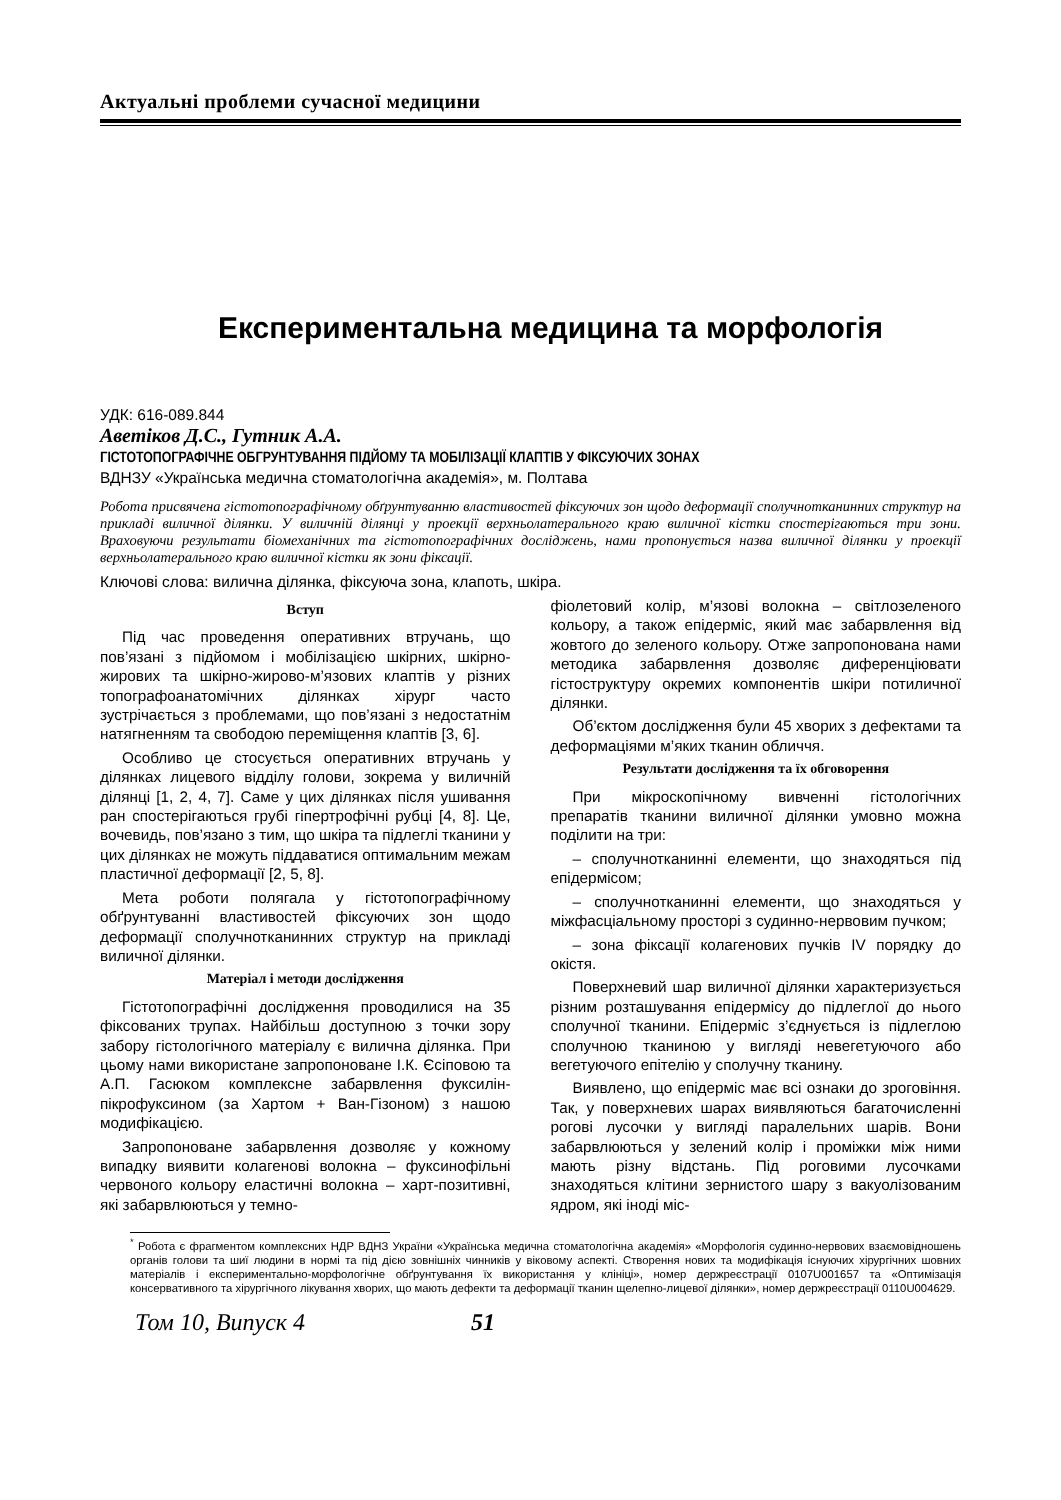Актуальні проблеми сучасної медицини
Експериментальна медицина та морфологія
УДК: 616-089.844
Аветіков Д.С., Гутник А.А.
ГІСТОТОПОГРАФІЧНЕ ОБГРУНТУВАННЯ ПІДЙОМУ ТА МОБІЛІЗАЦІЇ КЛАПТІВ У ФІКСУЮЧИХ ЗОНАХ
ВДНЗУ «Українська медична стоматологічна академія», м. Полтава
Робота присвячена гістотопографічному обґрунтуванню властивостей фіксуючих зон щодо деформації сполучнотканинних структур на прикладі виличної ділянки. У виличній ділянці у проекції верхньолатерального краю виличної кістки спостерігаються три зони. Враховуючи результати біомеханічних та гістотопографічних досліджень, нами пропонується назва виличної ділянки у проекції верхньолатерального краю виличної кістки як зони фіксації.
Ключові слова: вилична ділянка, фіксуюча зона, клапоть, шкіра.
Вступ
Під час проведення оперативних втручань, що пов’язані з підйомом і мобілізацією шкірних, шкірно-жирових та шкірно-жирово-м’язових клаптів у різних топографоанатомічних ділянках хірург часто зустрічається з проблемами, що пов’язані з недостатнім натягненням та свободою переміщення клаптів [3, 6].
Особливо це стосується оперативних втручань у ділянках лицевого відділу голови, зокрема у виличній ділянці [1, 2, 4, 7]. Саме у цих ділянках після ушивання ран спостерігаються грубі гіпертрофічні рубці [4, 8]. Це, вочевидь, пов’язано з тим, що шкіра та підлеглі тканини у цих ділянках не можуть піддаватися оптимальним межам пластичної деформації [2, 5, 8].
Мета роботи полягала у гістотопографічному обґрунтуванні властивостей фіксуючих зон щодо деформації сполучнотканинних структур на прикладі виличної ділянки.
Матеріал і методи дослідження
Гістотопографічні дослідження проводилися на 35 фіксованих трупах. Найбільш доступною з точки зору забору гістологічного матеріалу є вилична ділянка. При цьому нами використане запропоноване І.К. Єсіповою та А.П. Гасюком комплексне забарвлення фуксилін-пікрофуксином (за Хартом + Ван-Гізоном) з нашою модифікацією.
Запропоноване забарвлення дозволяє у кожному випадку виявити колагенові волокна – фуксинофільні червоного кольору еластичні волокна – харт-позитивні, які забарвлюються у темно-
фіолетовий колір, м’язові волокна – світлозеленого кольору, а також епідерміс, який має забарвлення від жовтого до зеленого кольору. Отже запропонована нами методика забарвлення дозволяє диференціювати гістоструктуру окремих компонентів шкіри потиличної ділянки.
Об’єктом дослідження були 45 хворих з дефектами та деформаціями м’яких тканин обличчя.
Результати дослідження та їх обговорення
При мікроскопічному вивченні гістологічних препаратів тканини виличної ділянки умовно можна поділити на три:
– сполучнотканинні елементи, що знаходяться під епідермісом;
– сполучнотканинні елементи, що знаходяться у міжфасціальному просторі з судинно-нервовим пучком;
– зона фіксації колагенових пучків IV порядку до окістя.
Поверхневий шар виличної ділянки характеризується різним розташування епідермісу до підлеглої до нього сполучної тканини. Епідерміс з’єднується із підлеглою сполучною тканиною у вигляді невегетуючого або вегетуючого епітелію у сполучну тканину.
Виявлено, що епідерміс має всі ознаки до зроговіння. Так, у поверхневих шарах виявляються багаточисленні рогові лусочки у вигляді паралельних шарів. Вони забарвлюються у зелений колір і проміжки між ними мають різну відстань. Під роговими лусочками знаходяться клітини зернистого шару з вакуолізованим ядром, які іноді міс-
<sup>*</sup> Робота є фрагментом комплексних НДР ВДНЗ України «Українська медична стоматологічна академія» «Морфологія судинно-нервових взаємовідношень органів голови та шиї людини в нормі та під дією зовнішніх чинників у віковому аспекті. Створення нових та модифікація існуючих хірургічних шовних матеріалів і експериментально-морфологічне обґрунтування їх використання у клініці», номер держреєстрації 0107U001657 та «Оптимізація консервативного та хірургічного лікування хворих, що мають дефекти та деформації тканин щелепно-лицевої ділянки», номер держреєстрації 0110U004629.
Том 10, Випуск 4 51